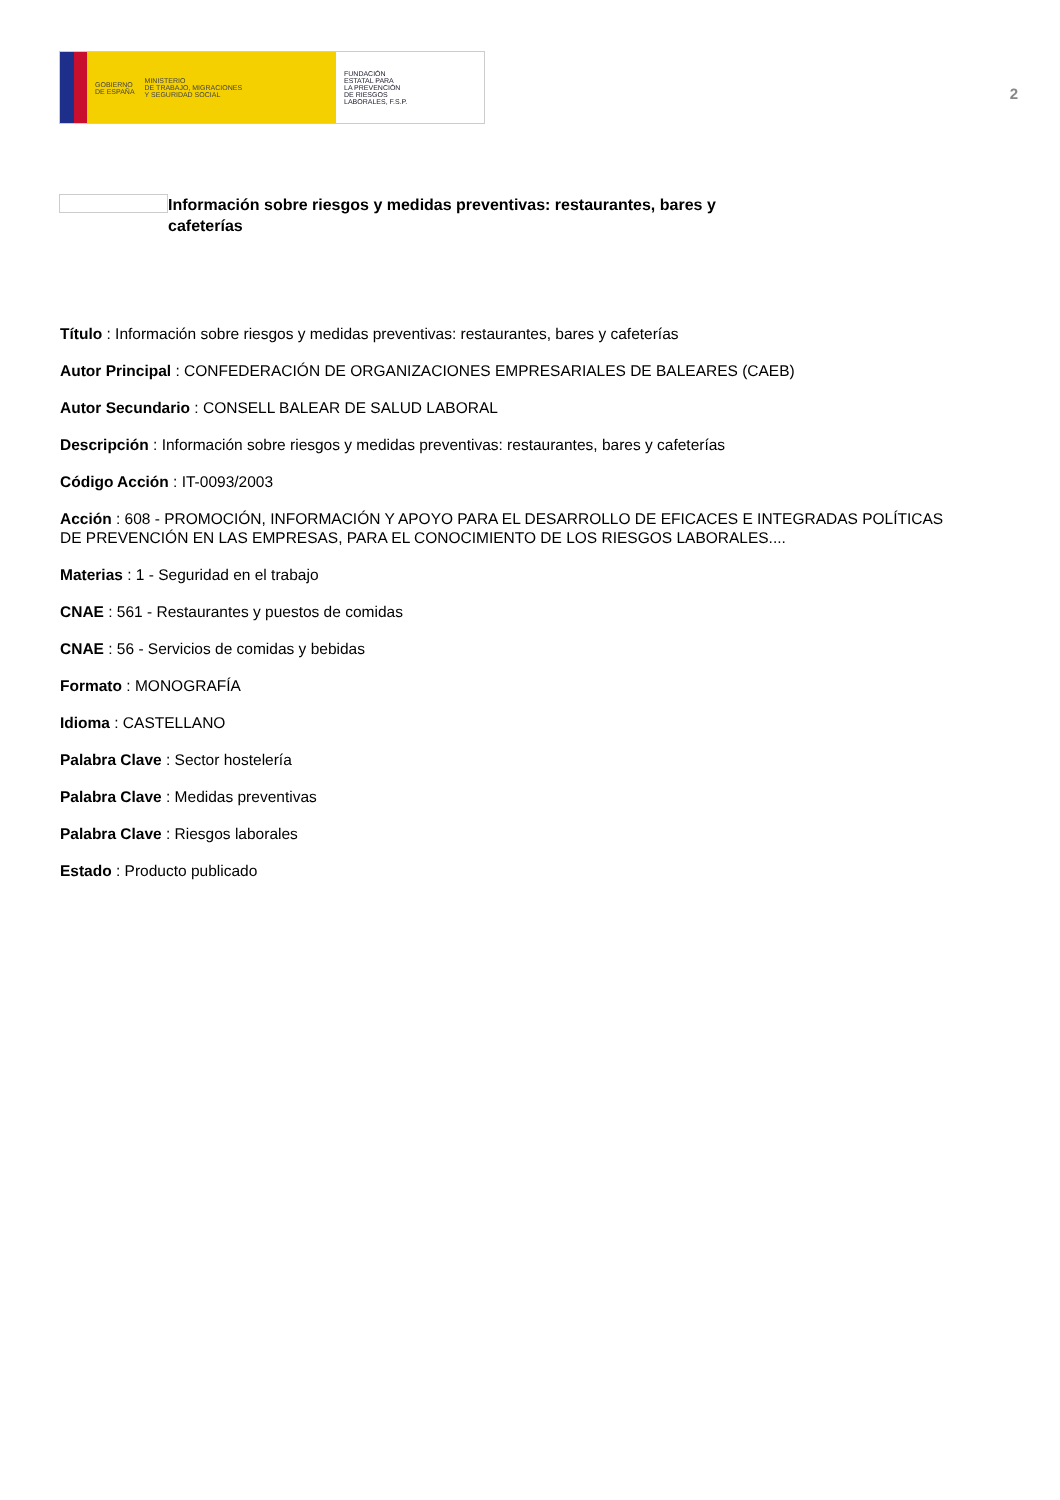GOBIERNO
DE ESPAÑA MINISTERIO
DE TRABAJO, MIGRACIONES
Y SEGURIDAD SOCIAL
FUNDACIÓN
ESTATAL PARA
LA PREVENCIÓN
DE RIESGOS
LABORALES, F.S.P.
2
Información sobre riesgos y medidas preventivas: restaurantes, bares y cafeterías
Título : Información sobre riesgos y medidas preventivas: restaurantes, bares y cafeterías
Autor Principal : CONFEDERACIÓN DE ORGANIZACIONES EMPRESARIALES DE BALEARES (CAEB)
Autor Secundario : CONSELL BALEAR DE SALUD LABORAL
Descripción : Información sobre riesgos y medidas preventivas: restaurantes, bares y cafeterías
Código Acción : IT-0093/2003
Acción : 608 - PROMOCIÓN, INFORMACIÓN Y APOYO PARA EL DESARROLLO DE EFICACES E INTEGRADAS POLÍTICAS DE PREVENCIÓN EN LAS EMPRESAS, PARA EL CONOCIMIENTO DE LOS RIESGOS LABORALES....
Materias : 1 - Seguridad en el trabajo
CNAE : 561 - Restaurantes y puestos de comidas
CNAE : 56 - Servicios de comidas y bebidas
Formato : MONOGRAFÍA
Idioma : CASTELLANO
Palabra Clave : Sector hostelería
Palabra Clave : Medidas preventivas
Palabra Clave : Riesgos laborales
Estado : Producto publicado